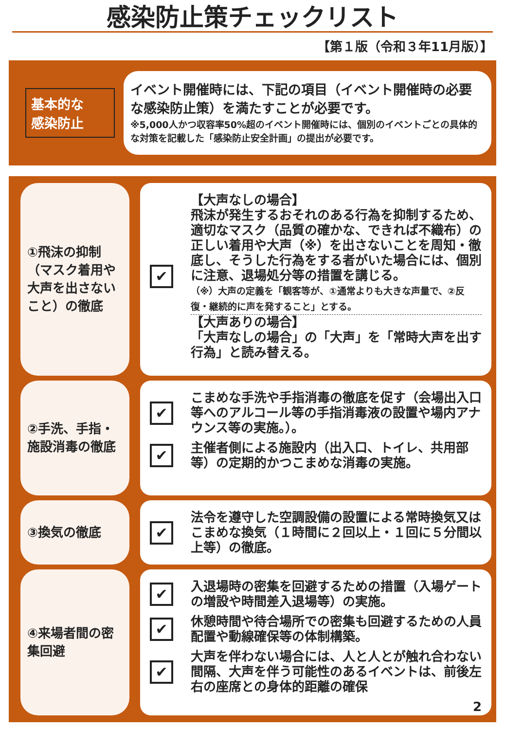感染防止策チェックリスト
【第１版（令和３年11月版）】
基本的な
感染防止
イベント開催時には、下記の項目（イベント開催時の必要な感染防止策）を満たすことが必要です。
※5,000人かつ収容率50%超のイベント開催時には、個別のイベントごとの具体的な対策を記載した「感染防止安全計画」の提出が必要です。
①飛沫の抑制（マスク着用や大声を出さないこと）の徹底
✔
【大声なしの場合】
飛沫が発生するおそれのある行為を抑制するため、適切なマスク（品質の確かな、できれば不織布）の正しい着用や大声（※）を出さないことを周知・徹底し、そうした行為をする者がいた場合には、個別に注意、退場処分等の措置を講じる。
（※）大声の定義を「観客等が、①通常よりも大きな声量で、②反復・継続的に声を発すること」とする。
【大声ありの場合】
「大声なしの場合」の「大声」を「常時大声を出す行為」と読み替える。
②手洗、手指・施設消毒の徹底
✔
こまめな手洗や手指消毒の徹底を促す（会場出入口等へのアルコール等の手指消毒液の設置や場内アナウンス等の実施。）。
✔
主催者側による施設内（出入口、トイレ、共用部等）の定期的かつこまめな消毒の実施。
③換気の徹底
✔
法令を遵守した空調設備の設置による常時換気又はこまめな換気（１時間に２回以上・１回に５分間以上等）の徹底。
④来場者間の密集回避
✔
入退場時の密集を回避するための措置（入場ゲートの増設や時間差入退場等）の実施。
✔
休憩時間や待合場所での密集も回避するための人員配置や動線確保等の体制構築。
✔
大声を伴わない場合には、人と人とが触れ合わない間隔、大声を伴う可能性のあるイベントは、前後左右の座席との身体的距離の確保
2